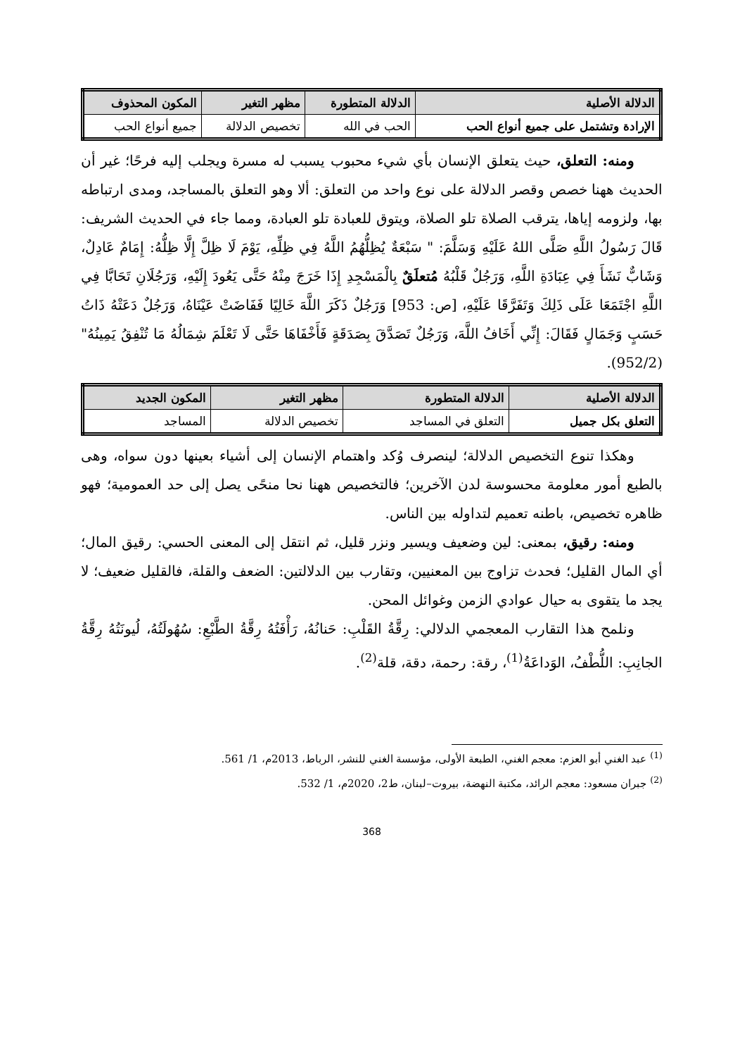| الدلالة الأصلية | الدلالة المتطورة | مظهر التغير | المكون المحذوف |
| --- | --- | --- | --- |
| الإرادة وتشتمل على جميع أنواع الحب | الحب في الله | تخصيص الدلالة | جميع أنواع الحب |
ومنه: التعلق، حيث يتعلق الإنسان بأي شيء محبوب يسبب له مسرة ويجلب إليه فرحًا؛ غير أن الحديث ههنا خصص وقصر الدلالة على نوع واحد من التعلق: ألا وهو التعلق بالمساجد، ومدى ارتباطه بها، ولزومه إياها، يترقب الصلاة تلو الصلاة، ويتوق للعبادة تلو العبادة، ومما جاء في الحديث الشريف: قَالَ رَسُولُ اللَّهِ صَلَّى اللهُ عَلَيْهِ وَسَلَّمَ: " سَبْعَةٌ يُظِلُّهُمُ اللَّهُ فِي ظِلِّهِ، يَوْمَ لَا ظِلَّ إِلَّا ظِلُّهُ: إِمَامٌ عَادِلٌ، وَشَابٌّ نَشَأَ فِي عِبَادَةِ اللَّهِ، وَرَجُلٌ قَلْبُهُ مُتعلَقٌ بِالْمَسْجِدِ إِذَا خَرَجَ مِنْهُ حَتَّى يَعُودَ إِلَيْهِ، وَرَجُلَانِ تَحَابَّا فِي اللَّهِ اجْتَمَعَا عَلَى ذَلِكَ وَتَفَرَّقَا عَلَيْهِ، [ص: 953] وَرَجُلٌ ذَكَرَ اللَّهَ خَالِيًا فَفَاضَتْ عَيْنَاهُ، وَرَجُلٌ دَعَتْهُ ذَاتُ حَسَبٍ وَجَمَالٍ فَقَالَ: إِنِّي أَخَافُ اللَّهَ، وَرَجُلٌ تَصَدَّقَ بِصَدَقَةٍ فَأَخْفَاهَا حَتَّى لَا تَعْلَمَ شِمَالُهُ مَا تُنْفِقُ يَمِينُهُ"(952/2).
| الدلالة الأصلية | الدلالة المتطورة | مظهر التغير | المكون الجديد |
| --- | --- | --- | --- |
| التعلق بكل جميل | التعلق في المساجد | تخصيص الدلالة | المساجد |
وهكذا تنوع التخصيص الدلالة؛ لينصرف وُكد واهتمام الإنسان إلى أشياء بعينها دون سواه، وهى بالطبع أمور معلومة محسوسة لدن الآخرين؛ فالتخصيص ههنا نحا منحًى يصل إلى حد العمومية؛ فهو ظاهره تخصيص، باطنه تعميم لتداوله بين الناس.
ومنه: رقيق، بمعنى: لين وضعيف ويسير ونزر قليل، ثم انتقل إلى المعنى الحسي: رقيق المال؛ أي المال القليل؛ فحدث تزاوج بين المعنيين، وتقارب بين الدلالتين: الضعف والقلة، فالقليل ضعيف؛ لا يجد ما يتقوى به حيال عوادي الزمن وغوائل المحن.
ونلمح هذا التقارب المعجمي الدلالي: رِقَّةُ القَلْبِ: حَنانُهُ، رَأْفَتُهُ رِقَّةُ الطَّبْعِ: سُهُولَتُهُ، لُيونَتُهُ رِقَّةُ الجانِبِ: اللُّطْفُ، الوَداعَةُ<sup>(1)</sup>، رقة: رحمة، دقة، قلة<sup>(2)</sup>.
<sup>(1)</sup> عبد الغني أبو العزم: معجم الغني، الطبعة الأولى، مؤسسة الغني للنشر، الرباط، 2013م، 1/ 561.
<sup>(2)</sup> جبران مسعود: معجم الرائد، مكتبة النهضة، بيروت–لبنان، ط2، 2020م، 1/ 532.
368